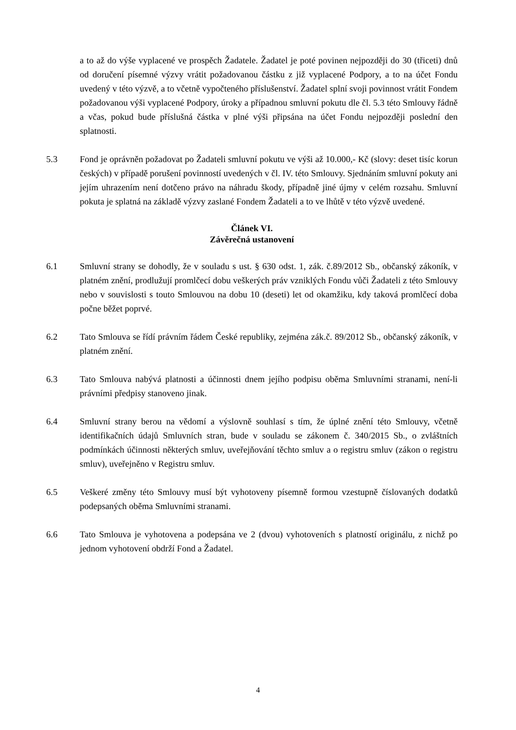a to až do výše vyplacené ve prospěch Žadatele. Žadatel je poté povinen nejpozději do 30 (třiceti) dnů od doručení písemné výzvy vrátit požadovanou částku z již vyplacené Podpory, a to na účet Fondu uvedený v této výzvě, a to včetně vypočteného příslušenství. Žadatel splní svoji povinnost vrátit Fondem požadovanou výši vyplacené Podpory, úroky a případnou smluvní pokutu dle čl. 5.3 této Smlouvy řádně a včas, pokud bude příslušná částka v plné výši připsána na účet Fondu nejpozději poslední den splatnosti.
5.3 Fond je oprávněn požadovat po Žadateli smluvní pokutu ve výši až 10.000,- Kč (slovy: deset tisíc korun českých) v případě porušení povinností uvedených v čl. IV. této Smlouvy. Sjednáním smluvní pokuty ani jejím uhrazením není dotčeno právo na náhradu škody, případně jiné újmy v celém rozsahu. Smluvní pokuta je splatná na základě výzvy zaslané Fondem Žadateli a to ve lhůtě v této výzvě uvedené.
Článek VI.
Závěrečná ustanovení
6.1 Smluvní strany se dohodly, že v souladu s ust. § 630 odst. 1, zák. č.89/2012 Sb., občanský zákoník, v platném znění, prodlužují promlčecí dobu veškerých práv vzniklých Fondu vůči Žadateli z této Smlouvy nebo v souvislosti s touto Smlouvou na dobu 10 (deseti) let od okamžiku, kdy taková promlčecí doba počne běžet poprvé.
6.2 Tato Smlouva se řídí právním řádem České republiky, zejména zák.č. 89/2012 Sb., občanský zákoník, v platném znění.
6.3 Tato Smlouva nabývá platnosti a účinnosti dnem jejího podpisu oběma Smluvními stranami, není-li právními předpisy stanoveno jinak.
6.4 Smluvní strany berou na vědomí a výslovně souhlasí s tím, že úplné znění této Smlouvy, včetně identifikačních údajů Smluvních stran, bude v souladu se zákonem č. 340/2015 Sb., o zvláštních podmínkách účinnosti některých smluv, uveřejňování těchto smluv a o registru smluv (zákon o registru smluv), uveřejněno v Registru smluv.
6.5 Veškeré změny této Smlouvy musí být vyhotoveny písemně formou vzestupně číslovaných dodatků podepsaných oběma Smluvními stranami.
6.6 Tato Smlouva je vyhotovena a podepsána ve 2 (dvou) vyhotoveních s platností originálu, z nichž po jednom vyhotovení obdrží Fond a Žadatel.
4